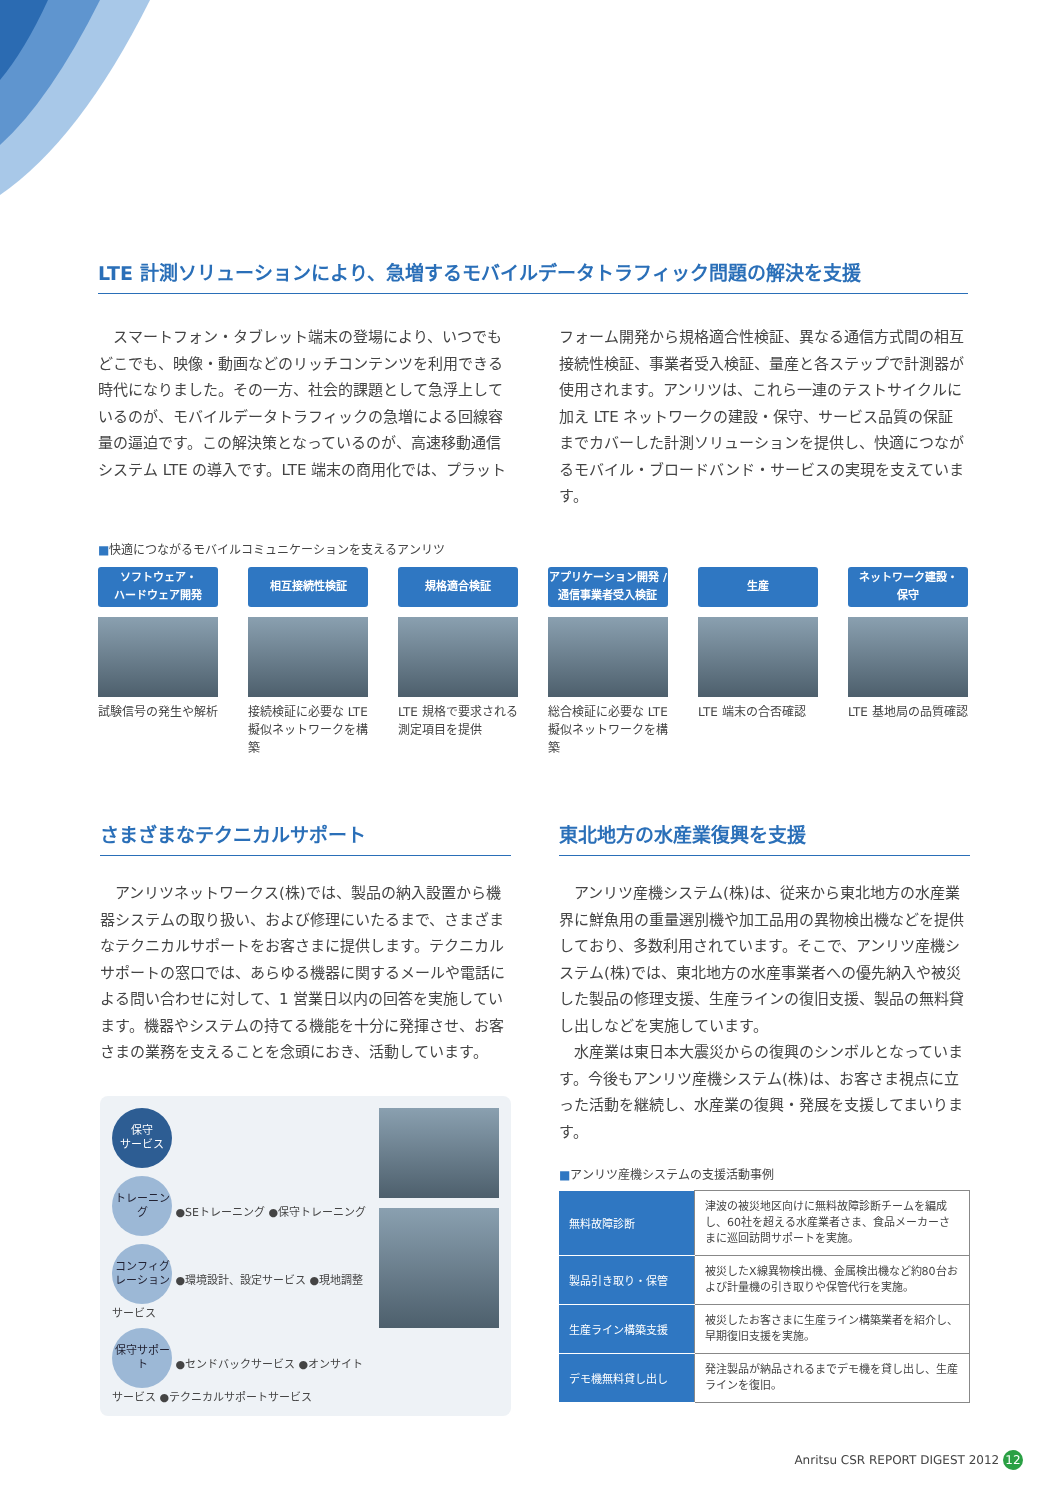LTE 計測ソリューションにより、急増するモバイルデータトラフィック問題の解決を支援
　スマートフォン・タブレット端末の登場により、いつでもどこでも、映像・動画などのリッチコンテンツを利用できる時代になりました。その一方、社会的課題として急浮上しているのが、モバイルデータトラフィックの急増による回線容量の逼迫です。この解決策となっているのが、高速移動通信システム LTE の導入です。LTE 端末の商用化では、プラット
フォーム開発から規格適合性検証、異なる通信方式間の相互接続性検証、事業者受入検証、量産と各ステップで計測器が使用されます。アンリツは、これら一連のテストサイクルに加え LTE ネットワークの建設・保守、サービス品質の保証までカバーした計測ソリューションを提供し、快適につながるモバイル・ブロードバンド・サービスの実現を支えています。
■快適につながるモバイルコミュニケーションを支えるアンリツ
ソフトウェア・
ハードウェア開発
試験信号の発生や解析
相互接続性検証
接続検証に必要な LTE 擬似ネットワークを構築
規格適合検証
LTE 規格で要求される測定項目を提供
アプリケーション開発 /
通信事業者受入検証
総合検証に必要な LTE 擬似ネットワークを構築
生産
LTE 端末の合否確認
ネットワーク建設・
保守
LTE 基地局の品質確認
さまざまなテクニカルサポート
　アンリツネットワークス(株)では、製品の納入設置から機器システムの取り扱い、および修理にいたるまで、さまざまなテクニカルサポートをお客さまに提供します。テクニカルサポートの窓口では、あらゆる機器に関するメールや電話による問い合わせに対して、1 営業日以内の回答を実施しています。機器やシステムの持てる機能を十分に発揮させ、お客さまの業務を支えることを念頭におき、活動しています。
保守
サービス
トレーニング ●SEトレーニング ●保守トレーニング
コンフィグ
レーション ●環境設計、設定サービス ●現地調整サービス
保守サポート ●センドバックサービス ●オンサイトサービス ●テクニカルサポートサービス
東北地方の水産業復興を支援
　アンリツ産機システム(株)は、従来から東北地方の水産業界に鮮魚用の重量選別機や加工品用の異物検出機などを提供しており、多数利用されています。そこで、アンリツ産機システム(株)では、東北地方の水産事業者への優先納入や被災した製品の修理支援、生産ラインの復旧支援、製品の無料貸し出しなどを実施しています。
　水産業は東日本大震災からの復興のシンボルとなっています。今後もアンリツ産機システム(株)は、お客さま視点に立った活動を継続し、水産業の復興・発展を支援してまいります。
■アンリツ産機システムの支援活動事例
| 無料故障診断 | 津波の被災地区向けに無料故障診断チームを編成し、60社を超える水産業者さま、食品メーカーさまに巡回訪問サポートを実施。 |
| 製品引き取り・保管 | 被災したX線異物検出機、金属検出機など約80台および計量機の引き取りや保管代行を実施。 |
| 生産ライン構築支援 | 被災したお客さまに生産ライン構築業者を紹介し、早期復旧支援を実施。 |
| デモ機無料貸し出し | 発注製品が納品されるまでデモ機を貸し出し、生産ラインを復旧。 |
Anritsu CSR REPORT DIGEST 2012 12